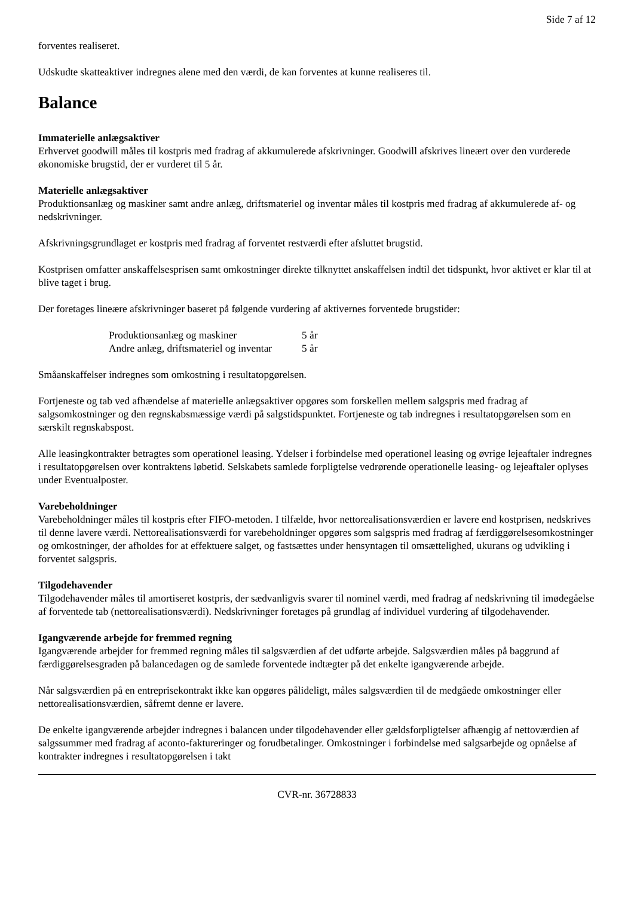Side 7 af 12
forventes realiseret.
Udskudte skatteaktiver indregnes alene med den værdi, de kan forventes at kunne realiseres til.
Balance
Immaterielle anlægsaktiver
Erhvervet goodwill måles til kostpris med fradrag af akkumulerede afskrivninger. Goodwill afskrives lineært over den vurderede økonomiske brugstid, der er vurderet til 5 år.
Materielle anlægsaktiver
Produktionsanlæg og maskiner samt andre anlæg, driftsmateriel og inventar måles til kostpris med fradrag af akkumulerede af- og nedskrivninger.
Afskrivningsgrundlaget er kostpris med fradrag af forventet restværdi efter afsluttet brugstid.
Kostprisen omfatter anskaffelsesprisen samt omkostninger direkte tilknyttet anskaffelsen indtil det tidspunkt, hvor aktivet er klar til at blive taget i brug.
Der foretages lineære afskrivninger baseret på følgende vurdering af aktivernes forventede brugstider:
| Produktionsanlæg og maskiner | 5 år |
| Andre anlæg, driftsmateriel og inventar | 5 år |
Småanskaffelser indregnes som omkostning i resultatopgørelsen.
Fortjeneste og tab ved afhændelse af materielle anlægsaktiver opgøres som forskellen mellem salgspris med fradrag af salgsomkostninger og den regnskabsmæssige værdi på salgstidspunktet. Fortjeneste og tab indregnes i resultatopgørelsen som en særskilt regnskabspost.
Alle leasingkontrakter betragtes som operationel leasing. Ydelser i forbindelse med operationel leasing og øvrige lejeaftaler indregnes i resultatopgørelsen over kontraktens løbetid. Selskabets samlede forpligtelse vedrørende operationelle leasing- og lejeaftaler oplyses under Eventualposter.
Varebeholdninger
Varebeholdninger måles til kostpris efter FIFO-metoden. I tilfælde, hvor nettorealisationsværdien er lavere end kostprisen, nedskrives til denne lavere værdi. Nettorealisationsværdi for varebeholdninger opgøres som salgspris med fradrag af færdiggørelsesomkostninger og omkostninger, der afholdes for at effektuere salget, og fastsættes under hensyntagen til omsættelighed, ukurans og udvikling i forventet salgspris.
Tilgodehavender
Tilgodehavender måles til amortiseret kostpris, der sædvanligvis svarer til nominel værdi, med fradrag af nedskrivning til imødegåelse af forventede tab (nettorealisationsværdi). Nedskrivninger foretages på grundlag af individuel vurdering af tilgodehavender.
Igangværende arbejde for fremmed regning
Igangværende arbejder for fremmed regning måles til salgsværdien af det udførte arbejde. Salgsværdien måles på baggrund af færdiggørelsesgraden på balancedagen og de samlede forventede indtægter på det enkelte igangværende arbejde.
Når salgsværdien på en entreprisekontrakt ikke kan opgøres pålideligt, måles salgsværdien til de medgåede omkostninger eller nettorealisationsværdien, såfremt denne er lavere.
De enkelte igangværende arbejder indregnes i balancen under tilgodehavender eller gældsforpligtelser afhængig af nettoværdien af salgssummer med fradrag af aconto-faktureringer og forudbetalinger. Omkostninger i forbindelse med salgsarbejde og opnåelse af kontrakter indregnes i resultatopgørelsen i takt
CVR-nr. 36728833